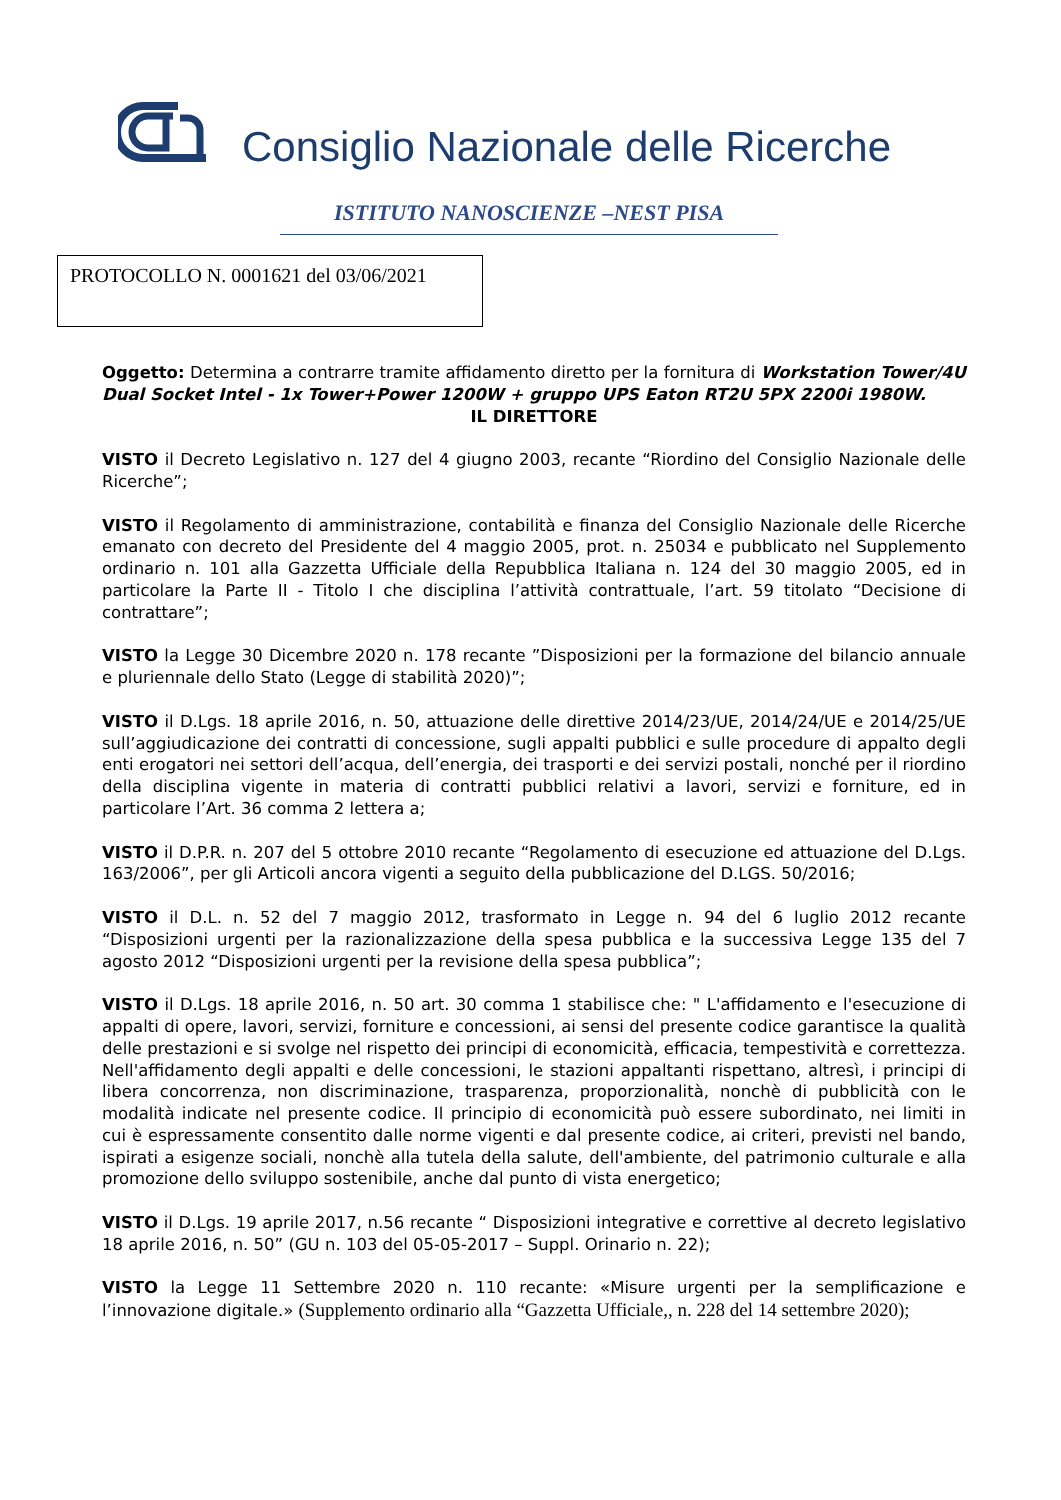Consiglio Nazionale delle Ricerche
ISTITUTO NANOSCIENZE –NEST PISA
PROTOCOLLO N. 0001621 del 03/06/2021
Oggetto: Determina a contrarre tramite affidamento diretto per la fornitura di Workstation Tower/4U Dual Socket Intel - 1x Tower+Power 1200W + gruppo UPS Eaton RT2U 5PX 2200i 1980W.
IL DIRETTORE
VISTO il Decreto Legislativo n. 127 del 4 giugno 2003, recante “Riordino del Consiglio Nazionale delle Ricerche”;
VISTO il Regolamento di amministrazione, contabilità e finanza del Consiglio Nazionale delle Ricerche emanato con decreto del Presidente del 4 maggio 2005, prot. n. 25034 e pubblicato nel Supplemento ordinario n. 101 alla Gazzetta Ufficiale della Repubblica Italiana n. 124 del 30 maggio 2005, ed in particolare la Parte II - Titolo I che disciplina l’attività contrattuale, l’art. 59 titolato “Decisione di contrattare”;
VISTO la Legge 30 Dicembre 2020 n. 178 recante ”Disposizioni per la formazione del bilancio annuale e pluriennale dello Stato (Legge di stabilità 2020)”;
VISTO il D.Lgs. 18 aprile 2016, n. 50, attuazione delle direttive 2014/23/UE, 2014/24/UE e 2014/25/UE sull’aggiudicazione dei contratti di concessione, sugli appalti pubblici e sulle procedure di appalto degli enti erogatori nei settori dell’acqua, dell’energia, dei trasporti e dei servizi postali, nonché per il riordino della disciplina vigente in materia di contratti pubblici relativi a lavori, servizi e forniture, ed in particolare l’Art. 36 comma 2 lettera a;
VISTO il D.P.R. n. 207 del 5 ottobre 2010 recante “Regolamento di esecuzione ed attuazione del D.Lgs. 163/2006”, per gli Articoli ancora vigenti a seguito della pubblicazione del D.LGS. 50/2016;
VISTO il D.L. n. 52 del 7 maggio 2012, trasformato in Legge n. 94 del 6 luglio 2012 recante “Disposizioni urgenti per la razionalizzazione della spesa pubblica e la successiva Legge 135 del 7 agosto 2012 “Disposizioni urgenti per la revisione della spesa pubblica”;
VISTO il D.Lgs. 18 aprile 2016, n. 50 art. 30 comma 1 stabilisce che: " L'affidamento e l'esecuzione di appalti di opere, lavori, servizi, forniture e concessioni, ai sensi del presente codice garantisce la qualità delle prestazioni e si svolge nel rispetto dei principi di economicità, efficacia, tempestività e correttezza. Nell'affidamento degli appalti e delle concessioni, le stazioni appaltanti rispettano, altresì, i principi di libera concorrenza, non discriminazione, trasparenza, proporzionalità, nonchè di pubblicità con le modalità indicate nel presente codice. Il principio di economicità può essere subordinato, nei limiti in cui è espressamente consentito dalle norme vigenti e dal presente codice, ai criteri, previsti nel bando, ispirati a esigenze sociali, nonchè alla tutela della salute, dell'ambiente, del patrimonio culturale e alla promozione dello sviluppo sostenibile, anche dal punto di vista energetico;
VISTO il D.Lgs. 19 aprile 2017, n.56 recante “ Disposizioni integrative e correttive al decreto legislativo 18 aprile 2016, n. 50” (GU n. 103 del 05-05-2017 – Suppl. Orinario n. 22);
VISTO la Legge 11 Settembre 2020 n. 110 recante: «Misure urgenti per la semplificazione e l’innovazione digitale.» (Supplemento ordinario alla “Gazzetta Ufficiale,, n. 228 del 14 settembre 2020);